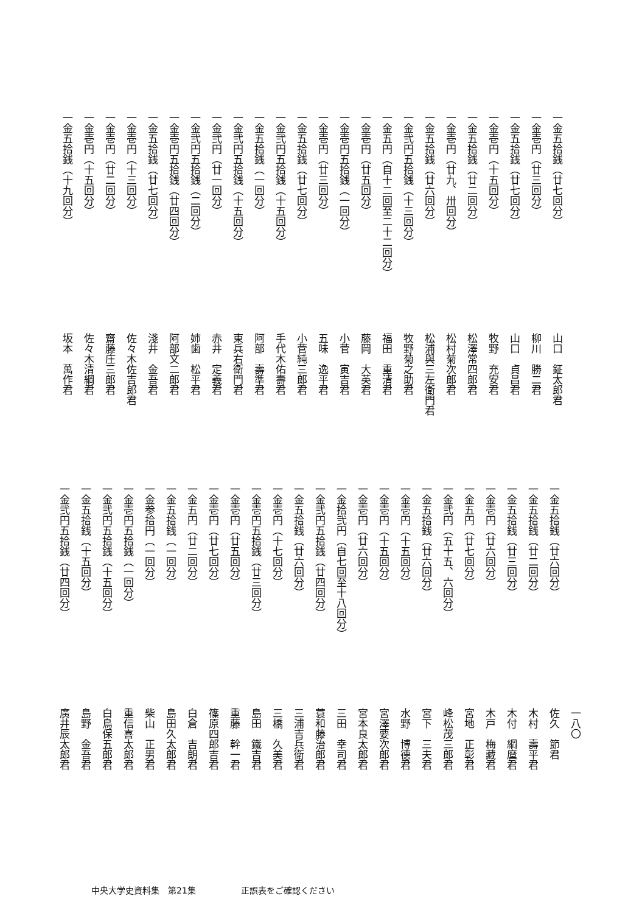一金五拾銭（廿七回分）山口　鉦太郎君
一金壱円（廿三回分）柳川　勝二君
一金五拾銭（廿七回分）山口　貞昌君
一金壱円（十五回分）牧野　充安君
一金五拾銭（廿二回分）松澤常四郎君
一金壱円（廿九、卅回分）松村菊次郎君
一金五拾銭（廿六回分）松浦與三左衛門君
一金弐円五拾銭（十三回分）牧野菊之助君
一金五円（自十二回至二十二回分）福田　重清君
一金壱円（廿五回分）藤岡　大英君
一金壱円五拾銭（一回分）小菅　寅吉君
一金壱円（廿三回分）五味　逸平君
一金五拾銭（廿七回分）小菅純三郎君
一金弐円五拾銭（十五回分）手代木佑壽君
一金五拾銭（一回分）阿部　壽準君
一金弐円五拾銭（十五回分）東兵右衛門君
一金弐円（廿一回分）赤井　定義君
一金弐円五拾銭（二回分）姉歯　松平君
一金壱円五拾銭（廿四回分）阿部文二郎君
一金五拾銭（廿七回分）淺井　金吾君
一金壱円（十三回分）佐々木佐吉郎君
一金壱円（廿二回分）齋藤庄三郎君
一金壱円（十五回分）佐々木清綱君
一金五拾銭（十九回分）坂本　萬作君
一八〇
一金五拾銭（廿六回分）佐久　節君
一金五拾銭（廿二回分）木村　壽平君
一金五拾銭（廿三回分）木付　綱麿君
一金壱円（廿六回分）木戸　梅藏君
一金五円（廿七回分）宮地　正彰君
一金弐円（五十五、六回分）峰松茂三郎君
一金五拾銭（廿六回分）宮下　三夫君
一金壱円（十五回分）水野　博德君
一金壱円（十五回分）宮澤要次郎君
一金壱円（廿六回分）宮本良太郎君
一金拾弐円（自七回至十八回分）三田　幸司君
一金弐円五拾銭（廿四回分）蓑和藤治郎君
一金五拾銭（廿六回分）三浦吉兵衛君
一金壱円（十七回分）三橋　久美君
一金壱円五拾銭（廿三回分）島田　鐵吉君
一金壱円（廿五回分）重藤　幹一君
一金壱円（廿七回分）篠原四郎吉君
一金五円（廿二回分）白倉　吉朗君
一金五拾銭（一回分）島田久太郎君
一金参拾円（一回分）柴山　正男君
一金壱円五拾銭（一回分）重信喜太郎君
一金弐円五拾銭（十五回分）白鳥保五郎君
一金五拾銭（十五回分）島野　金吾君
一金弐円五拾銭（廿四回分）廣井辰太郎君
中央大学史資料集　第21集 正誤表をご確認ください